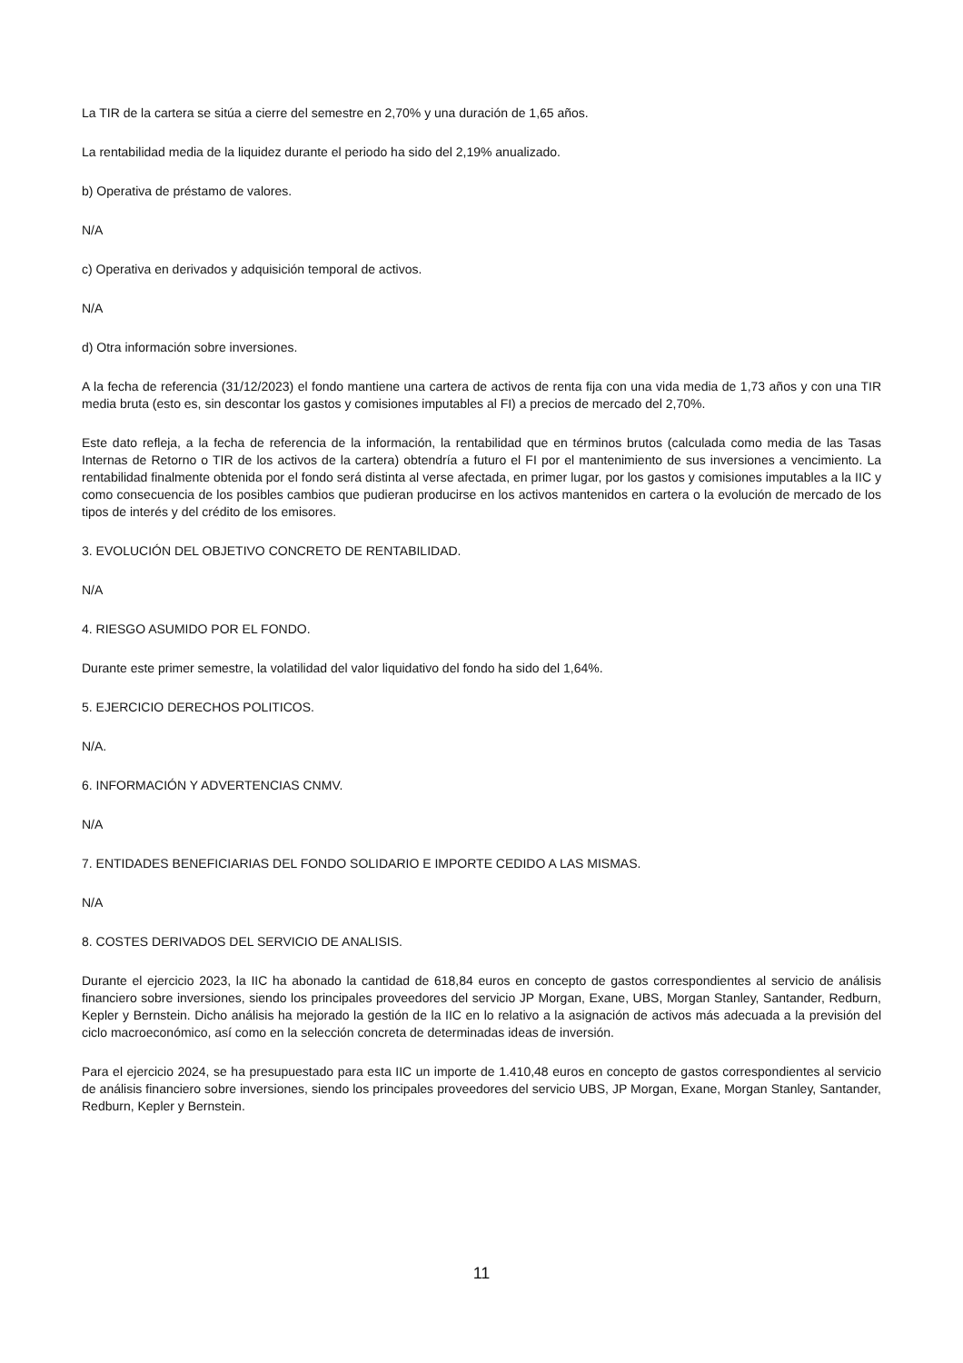La TIR de la cartera se sitúa a cierre del semestre en 2,70% y una duración de 1,65 años.
La rentabilidad media de la liquidez durante el periodo ha sido del 2,19% anualizado.
b) Operativa de préstamo de valores.
N/A
c) Operativa en derivados y adquisición temporal de activos.
N/A
d) Otra información sobre inversiones.
A la fecha de referencia (31/12/2023) el fondo mantiene una cartera de activos de renta fija con una vida media de 1,73 años y con una TIR media bruta (esto es, sin descontar los gastos y comisiones imputables al FI) a precios de mercado del 2,70%.
Este dato refleja, a la fecha de referencia de la información, la rentabilidad que en términos brutos (calculada como media de las Tasas Internas de Retorno o TIR de los activos de la cartera) obtendría a futuro el FI por el mantenimiento de sus inversiones a vencimiento. La rentabilidad finalmente obtenida por el fondo será distinta al verse afectada, en primer lugar, por los gastos y comisiones imputables a la IIC y como consecuencia de los posibles cambios que pudieran producirse en los activos mantenidos en cartera o la evolución de mercado de los tipos de interés y del crédito de los emisores.
3. EVOLUCIÓN DEL OBJETIVO CONCRETO DE RENTABILIDAD.
N/A
4. RIESGO ASUMIDO POR EL FONDO.
Durante este primer semestre, la volatilidad del valor liquidativo del fondo ha sido del 1,64%.
5. EJERCICIO DERECHOS POLITICOS.
N/A.
6. INFORMACIÓN Y ADVERTENCIAS CNMV.
N/A
7. ENTIDADES BENEFICIARIAS DEL FONDO SOLIDARIO E IMPORTE CEDIDO A LAS MISMAS.
N/A
8. COSTES DERIVADOS DEL SERVICIO DE ANALISIS.
Durante el ejercicio 2023, la IIC ha abonado la cantidad de 618,84 euros en concepto de gastos correspondientes al servicio de análisis financiero sobre inversiones, siendo los principales proveedores del servicio JP Morgan, Exane, UBS, Morgan Stanley, Santander, Redburn, Kepler y Bernstein. Dicho análisis ha mejorado la gestión de la IIC en lo relativo a la asignación de activos más adecuada a la previsión del ciclo macroeconómico, así como en la selección concreta de determinadas ideas de inversión.
Para el ejercicio 2024, se ha presupuestado para esta IIC un importe de 1.410,48 euros en concepto de gastos correspondientes al servicio de análisis financiero sobre inversiones, siendo los principales proveedores del servicio UBS, JP Morgan, Exane, Morgan Stanley, Santander, Redburn, Kepler y Bernstein.
11